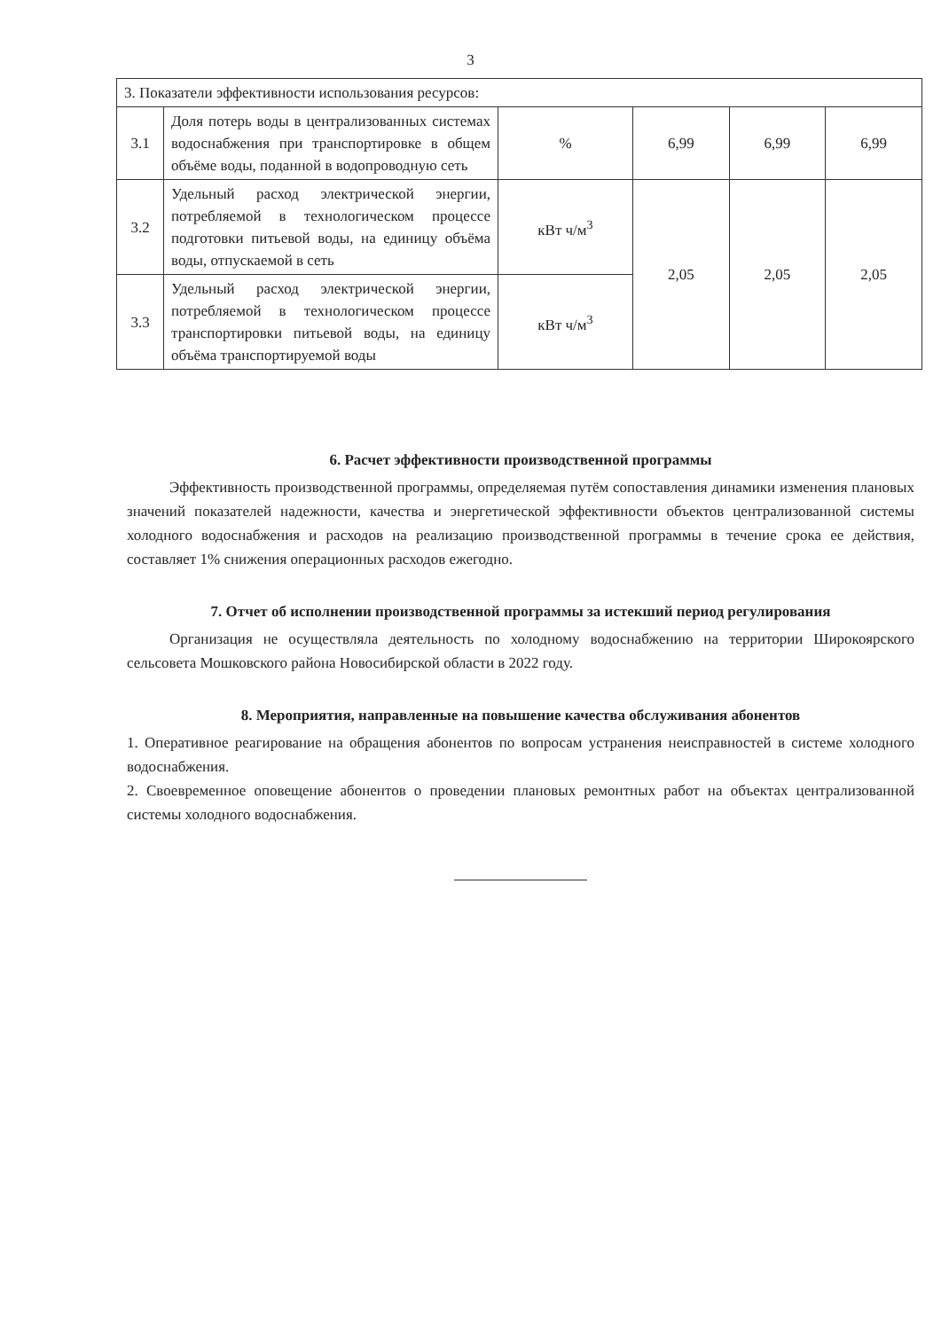3
| 3. Показатели эффективности использования ресурсов: | | | | | |
| 3.1 | Доля потерь воды в централизованных системах водоснабжения при транспортировке в общем объёме воды, поданной в водопроводную сеть | % | 6,99 | 6,99 | 6,99 |
| 3.2 | Удельный расход электрической энергии, потребляемой в технологическом процессе подготовки питьевой воды, на единицу объёма воды, отпускаемой в сеть | кВт ч/м<sup>3</sup> | 2,05 | 2,05 | 2,05 |
| 3.3 | Удельный расход электрической энергии, потребляемой в технологическом процессе транспортировки питьевой воды, на единицу объёма транспортируемой воды | кВт ч/м<sup>3</sup> | | | |
6. Расчет эффективности производственной программы
Эффективность производственной программы, определяемая путём сопоставления динамики изменения плановых значений показателей надежности, качества и энергетической эффективности объектов централизованной системы холодного водоснабжения и расходов на реализацию производственной программы в течение срока ее действия, составляет 1% снижения операционных расходов ежегодно.
7. Отчет об исполнении производственной программы за истекший период регулирования
Организация не осуществляла деятельность по холодному водоснабжению на территории Широкоярского сельсовета Мошковского района Новосибирской области в 2022 году.
8. Мероприятия, направленные на повышение качества обслуживания абонентов
1. Оперативное реагирование на обращения абонентов по вопросам устранения неисправностей в системе холодного водоснабжения.
2. Своевременное оповещение абонентов о проведении плановых ремонтных работ на объектах централизованной системы холодного водоснабжения.